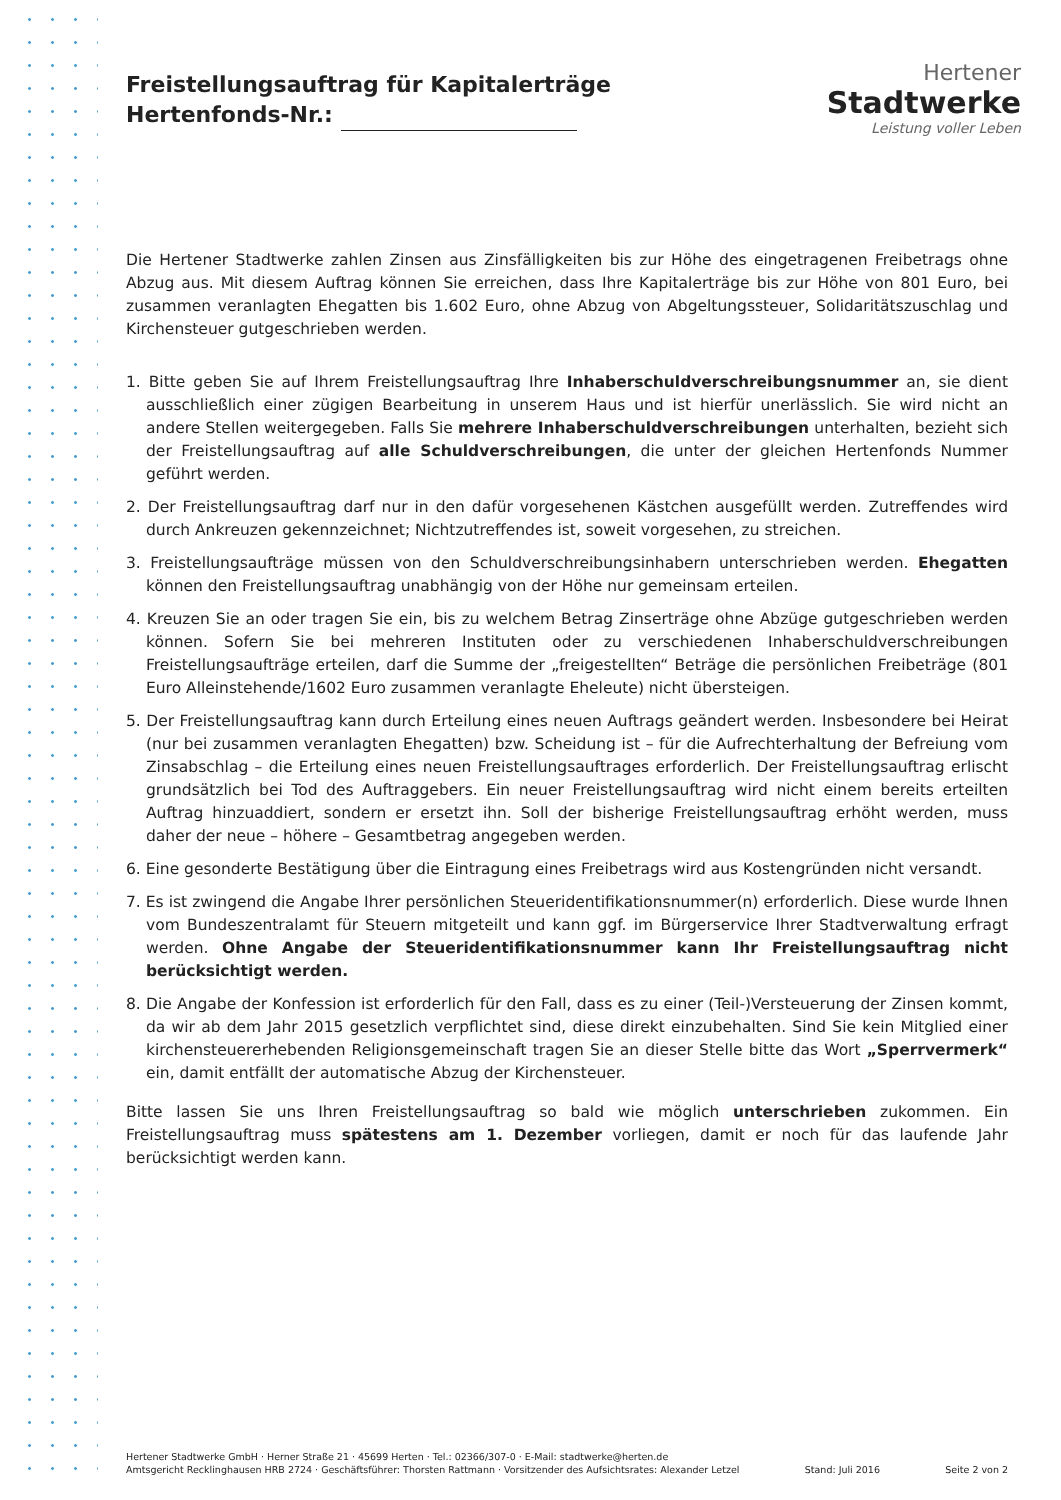Hertener
Stadtwerke
Leistung voller Leben
Freistellungsauftrag für Kapitalerträge
Hertenfonds-Nr.:
Die Hertener Stadtwerke zahlen Zinsen aus Zinsfälligkeiten bis zur Höhe des eingetragenen Freibetrags ohne Abzug aus. Mit diesem Auftrag können Sie erreichen, dass Ihre Kapitalerträge bis zur Höhe von 801 Euro, bei zusammen veranlagten Ehegatten bis 1.602 Euro, ohne Abzug von Abgeltungssteuer, Solidaritätszuschlag und Kirchensteuer gutgeschrieben werden.
1. Bitte geben Sie auf Ihrem Freistellungsauftrag Ihre Inhaberschuldverschreibungsnummer an, sie dient ausschließlich einer zügigen Bearbeitung in unserem Haus und ist hierfür unerlässlich. Sie wird nicht an andere Stellen weitergegeben. Falls Sie mehrere Inhaberschuldverschreibungen unterhalten, bezieht sich der Freistellungsauftrag auf alle Schuldverschreibungen, die unter der gleichen Hertenfonds Nummer geführt werden.
2. Der Freistellungsauftrag darf nur in den dafür vorgesehenen Kästchen ausgefüllt werden. Zutreffendes wird durch Ankreuzen gekennzeichnet; Nichtzutreffendes ist, soweit vorgesehen, zu streichen.
3. Freistellungsaufträge müssen von den Schuldverschreibungsinhabern unterschrieben werden. Ehegatten können den Freistellungsauftrag unabhängig von der Höhe nur gemeinsam erteilen.
4. Kreuzen Sie an oder tragen Sie ein, bis zu welchem Betrag Zinserträge ohne Abzüge gutgeschrieben werden können. Sofern Sie bei mehreren Instituten oder zu verschiedenen Inhaberschuldverschreibungen Freistellungsaufträge erteilen, darf die Summe der „freigestellten“ Beträge die persönlichen Freibeträge (801 Euro Alleinstehende/1602 Euro zusammen veranlagte Eheleute) nicht übersteigen.
5. Der Freistellungsauftrag kann durch Erteilung eines neuen Auftrags geändert werden. Insbesondere bei Heirat (nur bei zusammen veranlagten Ehegatten) bzw. Scheidung ist – für die Aufrechterhaltung der Befreiung vom Zinsabschlag – die Erteilung eines neuen Freistellungsauftrages erforderlich. Der Freistellungsauftrag erlischt grundsätzlich bei Tod des Auftraggebers. Ein neuer Freistellungsauftrag wird nicht einem bereits erteilten Auftrag hinzuaddiert, sondern er ersetzt ihn. Soll der bisherige Freistellungsauftrag erhöht werden, muss daher der neue – höhere – Gesamtbetrag angegeben werden.
6. Eine gesonderte Bestätigung über die Eintragung eines Freibetrags wird aus Kostengründen nicht versandt.
7. Es ist zwingend die Angabe Ihrer persönlichen Steueridentifikationsnummer(n) erforderlich. Diese wurde Ihnen vom Bundeszentralamt für Steuern mitgeteilt und kann ggf. im Bürgerservice Ihrer Stadtverwaltung erfragt werden. Ohne Angabe der Steueridentifikationsnummer kann Ihr Freistellungsauftrag nicht berücksichtigt werden.
8. Die Angabe der Konfession ist erforderlich für den Fall, dass es zu einer (Teil-)Versteuerung der Zinsen kommt, da wir ab dem Jahr 2015 gesetzlich verpflichtet sind, diese direkt einzubehalten. Sind Sie kein Mitglied einer kirchensteuererhebenden Religionsgemeinschaft tragen Sie an dieser Stelle bitte das Wort „Sperrvermerk“ ein, damit entfällt der automatische Abzug der Kirchensteuer.
Bitte lassen Sie uns Ihren Freistellungsauftrag so bald wie möglich unterschrieben zukommen. Ein Freistellungsauftrag muss spätestens am 1. Dezember vorliegen, damit er noch für das laufende Jahr berücksichtigt werden kann.
Hertener Stadtwerke GmbH · Herner Straße 21 · 45699 Herten · Tel.: 02366/307-0 · E-Mail: stadtwerke@herten.de
Amtsgericht Recklinghausen HRB 2724 · Geschäftsführer: Thorsten Rattmann · Vorsitzender des Aufsichtsrates: Alexander Letzel Stand: Juli 2016 Seite 2 von 2